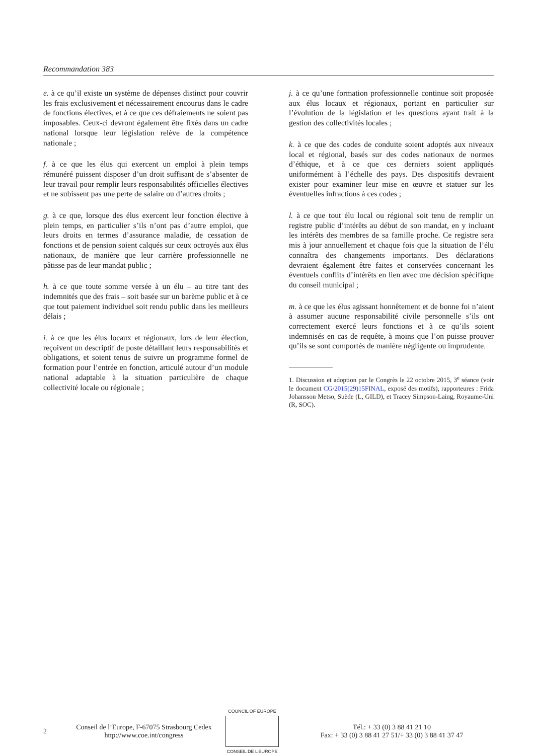Recommandation 383
e. à ce qu’il existe un système de dépenses distinct pour couvrir les frais exclusivement et nécessairement encourus dans le cadre de fonctions électives, et à ce que ces défraiements ne soient pas imposables. Ceux-ci devront également être fixés dans un cadre national lorsque leur législation relève de la compétence nationale ;
f. à ce que les élus qui exercent un emploi à plein temps rémunéré puissent disposer d’un droit suffisant de s’absenter de leur travail pour remplir leurs responsabilités officielles électives et ne subissent pas une perte de salaire ou d’autres droits ;
g. à ce que, lorsque des élus exercent leur fonction élective à plein temps, en particulier s’ils n’ont pas d’autre emploi, que leurs droits en termes d’assurance maladie, de cessation de fonctions et de pension soient calqués sur ceux octroyés aux élus nationaux, de manière que leur carrière professionnelle ne pâtisse pas de leur mandat public ;
h. à ce que toute somme versée à un élu – au titre tant des indemnités que des frais – soit basée sur un barème public et à ce que tout paiement individuel soit rendu public dans les meilleurs délais ;
i. à ce que les élus locaux et régionaux, lors de leur élection, reçoivent un descriptif de poste détaillant leurs responsabilités et obligations, et soient tenus de suivre un programme formel de formation pour l’entrée en fonction, articulé autour d’un module national adaptable à la situation particulière de chaque collectivité locale ou régionale ;
j. à ce qu’une formation professionnelle continue soit proposée aux élus locaux et régionaux, portant en particulier sur l’évolution de la législation et les questions ayant trait à la gestion des collectivités locales ;
k. à ce que des codes de conduite soient adoptés aux niveaux local et régional, basés sur des codes nationaux de normes d’éthique, et à ce que ces derniers soient appliqués uniformément à l’échelle des pays. Des dispositifs devraient exister pour examiner leur mise en œuvre et statuer sur les éventuelles infractions à ces codes ;
l. à ce que tout élu local ou régional soit tenu de remplir un registre public d’intérêts au début de son mandat, en y incluant les intérêts des membres de sa famille proche. Ce registre sera mis à jour annuellement et chaque fois que la situation de l’élu connaîtra des changements importants. Des déclarations devraient également être faites et conservées concernant les éventuels conflits d’intérêts en lien avec une décision spécifique du conseil municipal ;
m. à ce que les élus agissant honnêtement et de bonne foi n’aient à assumer aucune responsabilité civile personnelle s’ils ont correctement exercé leurs fonctions et à ce qu’ils soient indemnisés en cas de requête, à moins que l’on puisse prouver qu’ils se sont comportés de manière négligente ou imprudente.
1. Discussion et adoption par le Congrès le 22 octobre 2015, 3<sup>e</sup> séance (voir le document CG/2015(29)15FINAL, exposé des motifs), rapporteures : Frida Johansson Metso, Suède (L, GILD), et Tracey Simpson-Laing, Royaume-Uni (R, SOC).
2
Conseil de l’Europe, F-67075 Strasbourg Cedex
http://www.coe.int/congress
COUNCIL OF EUROPE
CONSEIL DE L’EUROPE
Tél.: + 33 (0) 3 88 41 21 10
Fax: + 33 (0) 3 88 41 27 51/+ 33 (0) 3 88 41 37 47